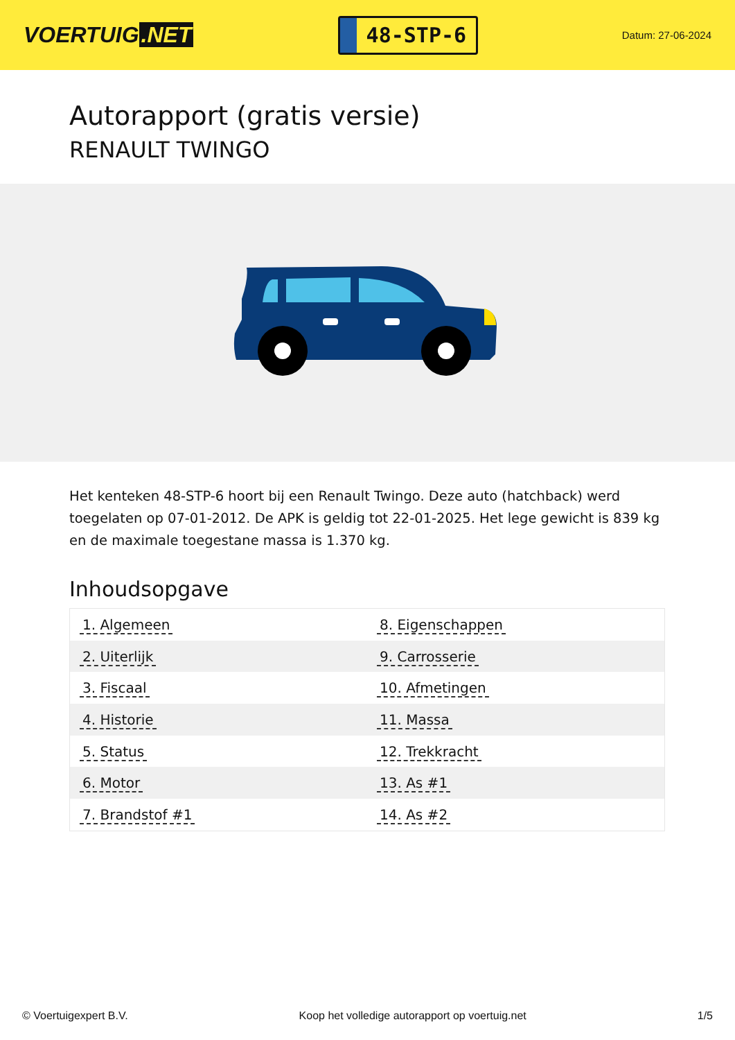VOERTUIG.NET
48-STP-6
Datum: 27-06-2024
Autorapport (gratis versie)
RENAULT TWINGO
Het kenteken 48-STP-6 hoort bij een Renault Twingo. Deze auto (hatchback) werd toegelaten op 07-01-2012. De APK is geldig tot 22-01-2025. Het lege gewicht is 839 kg en de maximale toegestane massa is 1.370 kg.
Inhoudsopgave
| 1. Algemeen | 8. Eigenschappen |
| 2. Uiterlijk | 9. Carrosserie |
| 3. Fiscaal | 10. Afmetingen |
| 4. Historie | 11. Massa |
| 5. Status | 12. Trekkracht |
| 6. Motor | 13. As #1 |
| 7. Brandstof #1 | 14. As #2 |
© Voertuigexpert B.V. Koop het volledige autorapport op voertuig.net 1/5